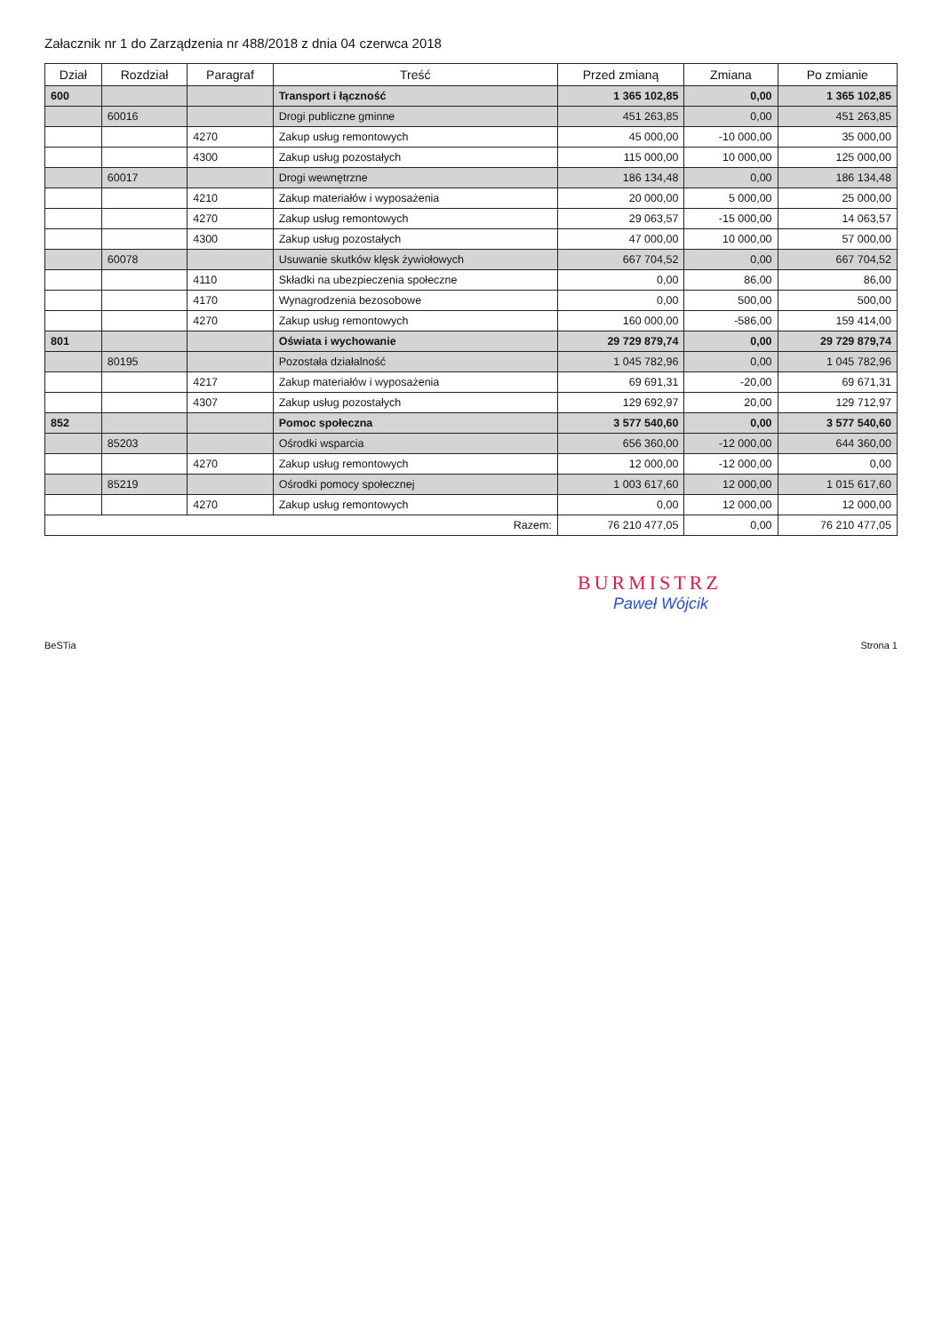Załacznik nr 1 do Zarządzenia nr 488/2018 z dnia 04 czerwca 2018
| Dział | Rozdział | Paragraf | Treść | Przed zmianą | Zmiana | Po zmianie |
| --- | --- | --- | --- | --- | --- | --- |
| 600 | | | Transport i łączność | 1 365 102,85 | 0,00 | 1 365 102,85 |
| | 60016 | | Drogi publiczne gminne | 451 263,85 | 0,00 | 451 263,85 |
| | | 4270 | Zakup usług remontowych | 45 000,00 | -10 000,00 | 35 000,00 |
| | | 4300 | Zakup usług pozostałych | 115 000,00 | 10 000,00 | 125 000,00 |
| | 60017 | | Drogi wewnętrzne | 186 134,48 | 0,00 | 186 134,48 |
| | | 4210 | Zakup materiałów i wyposażenia | 20 000,00 | 5 000,00 | 25 000,00 |
| | | 4270 | Zakup usług remontowych | 29 063,57 | -15 000,00 | 14 063,57 |
| | | 4300 | Zakup usług pozostałych | 47 000,00 | 10 000,00 | 57 000,00 |
| | 60078 | | Usuwanie skutków klęsk żywiołowych | 667 704,52 | 0,00 | 667 704,52 |
| | | 4110 | Składki na ubezpieczenia społeczne | 0,00 | 86,00 | 86,00 |
| | | 4170 | Wynagrodzenia bezosobowe | 0,00 | 500,00 | 500,00 |
| | | 4270 | Zakup usług remontowych | 160 000,00 | -586,00 | 159 414,00 |
| 801 | | | Oświata i wychowanie | 29 729 879,74 | 0,00 | 29 729 879,74 |
| | 80195 | | Pozostała działalność | 1 045 782,96 | 0,00 | 1 045 782,96 |
| | | 4217 | Zakup materiałów i wyposażenia | 69 691,31 | -20,00 | 69 671,31 |
| | | 4307 | Zakup usług pozostałych | 129 692,97 | 20,00 | 129 712,97 |
| 852 | | | Pomoc społeczna | 3 577 540,60 | 0,00 | 3 577 540,60 |
| | 85203 | | Ośrodki wsparcia | 656 360,00 | -12 000,00 | 644 360,00 |
| | | 4270 | Zakup usług remontowych | 12 000,00 | -12 000,00 | 0,00 |
| | 85219 | | Ośrodki pomocy społecznej | 1 003 617,60 | 12 000,00 | 1 015 617,60 |
| | | 4270 | Zakup usług remontowych | 0,00 | 12 000,00 | 12 000,00 |
| Razem: | | | | 76 210 477,05 | 0,00 | 76 210 477,05 |
BURMISTRZ
Paweł Wójcik
BeSTia Strona 1